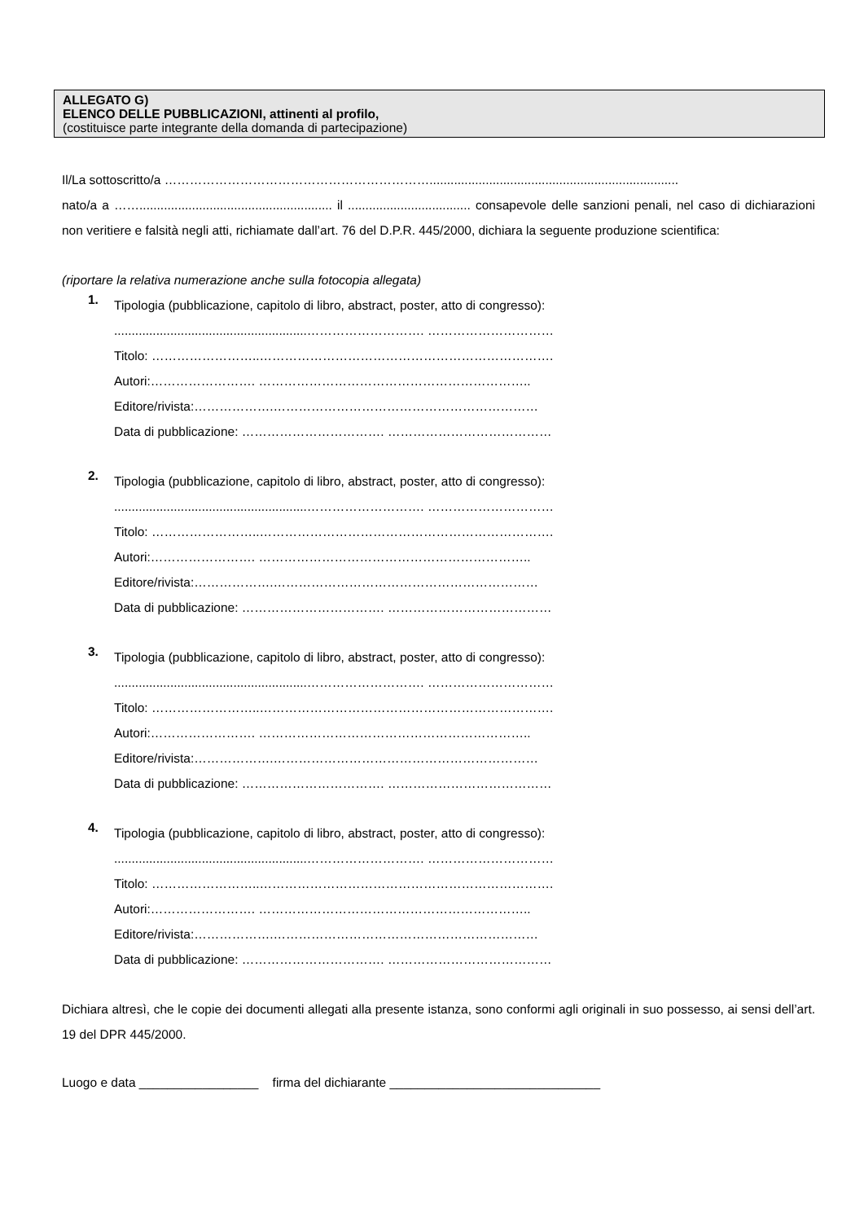ALLEGATO G)
ELENCO DELLE PUBBLICAZIONI, attinenti al profilo,
(costituisce parte integrante della domanda di partecipazione)
Il/La sottoscritto/a ……………………………………………………….......................................................................
nato/a a ……....................................................... il ................................... consapevole delle sanzioni penali, nel caso di dichiarazioni non veritiere e falsità negli atti, richiamate dall’art. 76 del D.P.R. 445/2000, dichiara la seguente produzione scientifica:
(riportare la relativa numerazione anche sulla fotocopia allegata)
1.
Tipologia (pubblicazione, capitolo di libro, abstract, poster, atto di congresso):
.......................................................………………………. …………………………
Titolo: ……………………..…………………………………………………………….
Autori:……………………. ………………………………………………………..
Editore/rivista:……………….………………………………………………………
Data di pubblicazione: ……………………………. …………………………………
2.
Tipologia (pubblicazione, capitolo di libro, abstract, poster, atto di congresso):
.......................................................………………………. …………………………
Titolo: ……………………..…………………………………………………………….
Autori:……………………. ………………………………………………………..
Editore/rivista:……………….………………………………………………………
Data di pubblicazione: ……………………………. …………………………………
3.
Tipologia (pubblicazione, capitolo di libro, abstract, poster, atto di congresso):
.......................................................………………………. …………………………
Titolo: ……………………..…………………………………………………………….
Autori:……………………. ………………………………………………………..
Editore/rivista:……………….………………………………………………………
Data di pubblicazione: ……………………………. …………………………………
4.
Tipologia (pubblicazione, capitolo di libro, abstract, poster, atto di congresso):
.......................................................………………………. …………………………
Titolo: ……………………..…………………………………………………………….
Autori:……………………. ………………………………………………………..
Editore/rivista:……………….………………………………………………………
Data di pubblicazione: ……………………………. …………………………………
Dichiara altresì, che le copie dei documenti allegati alla presente istanza, sono conformi agli originali in suo possesso, ai sensi dell’art. 19 del DPR 445/2000.
Luogo e data _________________ firma del dichiarante ______________________________